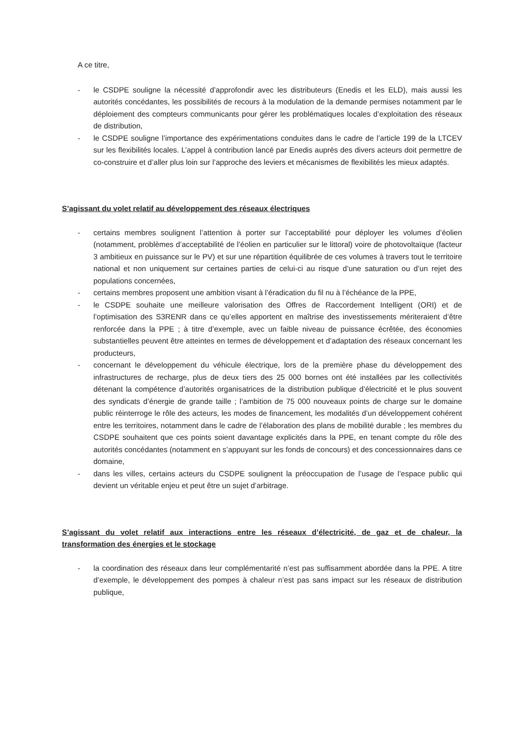A ce titre,
- le CSDPE souligne la nécessité d’approfondir avec les distributeurs (Enedis et les ELD), mais aussi les autorités concédantes, les possibilités de recours à la modulation de la demande permises notamment par le déploiement des compteurs communicants pour gérer les problématiques locales d’exploitation des réseaux de distribution,
- le CSDPE souligne l’importance des expérimentations conduites dans le cadre de l’article 199 de la LTCEV sur les flexibilités locales. L’appel à contribution lancé par Enedis auprès des divers acteurs doit permettre de co-construire et d’aller plus loin sur l’approche des leviers et mécanismes de flexibilités les mieux adaptés.
S’agissant du volet relatif au développement des réseaux électriques
- certains membres soulignent l’attention à porter sur l’acceptabilité pour déployer les volumes d’éolien (notamment, problèmes d’acceptabilité de l’éolien en particulier sur le littoral) voire de photovoltaïque (facteur 3 ambitieux en puissance sur le PV) et sur une répartition équilibrée de ces volumes à travers tout le territoire national et non uniquement sur certaines parties de celui-ci au risque d’une saturation ou d’un rejet des populations concernées,
- certains membres proposent une ambition visant à l’éradication du fil nu à l’échéance de la PPE,
- le CSDPE souhaite une meilleure valorisation des Offres de Raccordement Intelligent (ORI) et de l’optimisation des S3RENR dans ce qu’elles apportent en maîtrise des investissements mériteraient d’être renforcée dans la PPE ; à titre d’exemple, avec un faible niveau de puissance écrêtée, des économies substantielles peuvent être atteintes en termes de développement et d’adaptation des réseaux concernant les producteurs,
- concernant le développement du véhicule électrique, lors de la première phase du développement des infrastructures de recharge, plus de deux tiers des 25 000 bornes ont été installées par les collectivités détenant la compétence d’autorités organisatrices de la distribution publique d’électricité et le plus souvent des syndicats d’énergie de grande taille ; l’ambition de 75 000 nouveaux points de charge sur le domaine public réinterroge le rôle des acteurs, les modes de financement, les modalités d’un développement cohérent entre les territoires, notamment dans le cadre de l’élaboration des plans de mobilité durable ; les membres du CSDPE souhaitent que ces points soient davantage explicités dans la PPE, en tenant compte du rôle des autorités concédantes (notamment en s’appuyant sur les fonds de concours) et des concessionnaires dans ce domaine,
- dans les villes, certains acteurs du CSDPE soulignent la préoccupation de l’usage de l’espace public qui devient un véritable enjeu et peut être un sujet d’arbitrage.
S’agissant du volet relatif aux interactions entre les réseaux d’électricité, de gaz et de chaleur, la transformation des énergies et le stockage
- la coordination des réseaux dans leur complémentarité n’est pas suffisamment abordée dans la PPE. A titre d’exemple, le développement des pompes à chaleur n’est pas sans impact sur les réseaux de distribution publique,